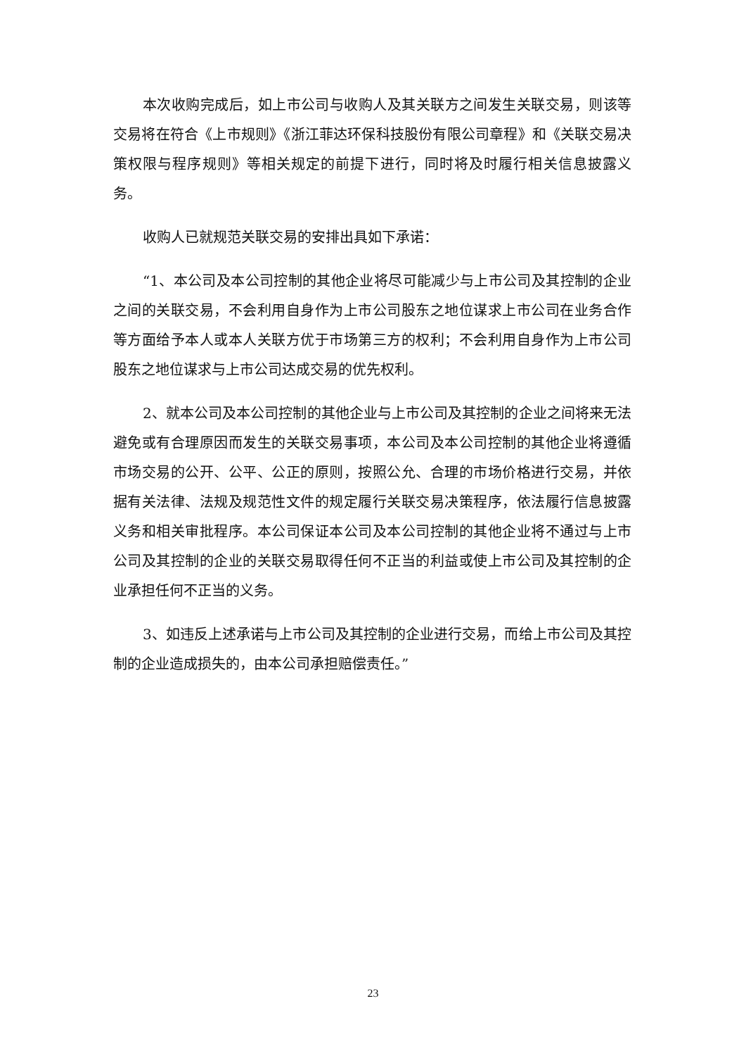本次收购完成后，如上市公司与收购人及其关联方之间发生关联交易，则该等交易将在符合《上市规则》《浙江菲达环保科技股份有限公司章程》和《关联交易决策权限与程序规则》等相关规定的前提下进行，同时将及时履行相关信息披露义务。
收购人已就规范关联交易的安排出具如下承诺：
“1、本公司及本公司控制的其他企业将尽可能减少与上市公司及其控制的企业之间的关联交易，不会利用自身作为上市公司股东之地位谋求上市公司在业务合作等方面给予本人或本人关联方优于市场第三方的权利；不会利用自身作为上市公司股东之地位谋求与上市公司达成交易的优先权利。
2、就本公司及本公司控制的其他企业与上市公司及其控制的企业之间将来无法避免或有合理原因而发生的关联交易事项，本公司及本公司控制的其他企业将遵循市场交易的公开、公平、公正的原则，按照公允、合理的市场价格进行交易，并依据有关法律、法规及规范性文件的规定履行关联交易决策程序，依法履行信息披露义务和相关审批程序。本公司保证本公司及本公司控制的其他企业将不通过与上市公司及其控制的企业的关联交易取得任何不正当的利益或使上市公司及其控制的企业承担任何不正当的义务。
3、如违反上述承诺与上市公司及其控制的企业进行交易，而给上市公司及其控制的企业造成损失的，由本公司承担赔偿责任。”
23